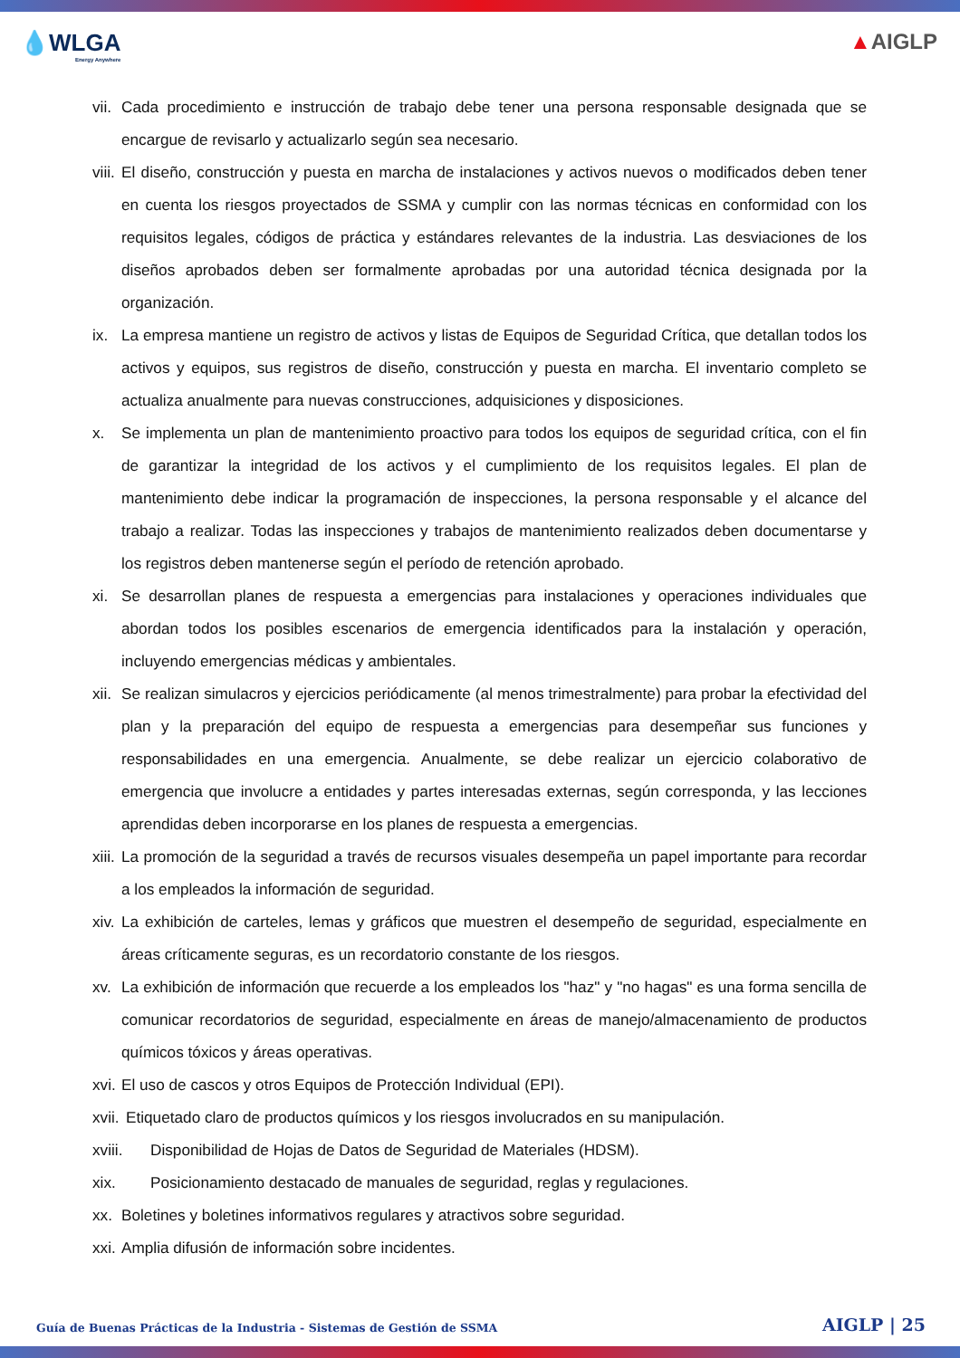💧WLGA
Energy Anywhere
▲AIGLP
vii. Cada procedimiento e instrucción de trabajo debe tener una persona responsable designada que se encargue de revisarlo y actualizarlo según sea necesario.
viii. El diseño, construcción y puesta en marcha de instalaciones y activos nuevos o modificados deben tener en cuenta los riesgos proyectados de SSMA y cumplir con las normas técnicas en conformidad con los requisitos legales, códigos de práctica y estándares relevantes de la industria. Las desviaciones de los diseños aprobados deben ser formalmente aprobadas por una autoridad técnica designada por la organización.
ix. La empresa mantiene un registro de activos y listas de Equipos de Seguridad Crítica, que detallan todos los activos y equipos, sus registros de diseño, construcción y puesta en marcha. El inventario completo se actualiza anualmente para nuevas construcciones, adquisiciones y disposiciones.
x. Se implementa un plan de mantenimiento proactivo para todos los equipos de seguridad crítica, con el fin de garantizar la integridad de los activos y el cumplimiento de los requisitos legales. El plan de mantenimiento debe indicar la programación de inspecciones, la persona responsable y el alcance del trabajo a realizar. Todas las inspecciones y trabajos de mantenimiento realizados deben documentarse y los registros deben mantenerse según el período de retención aprobado.
xi. Se desarrollan planes de respuesta a emergencias para instalaciones y operaciones individuales que abordan todos los posibles escenarios de emergencia identificados para la instalación y operación, incluyendo emergencias médicas y ambientales.
xii. Se realizan simulacros y ejercicios periódicamente (al menos trimestralmente) para probar la efectividad del plan y la preparación del equipo de respuesta a emergencias para desempeñar sus funciones y responsabilidades en una emergencia. Anualmente, se debe realizar un ejercicio colaborativo de emergencia que involucre a entidades y partes interesadas externas, según corresponda, y las lecciones aprendidas deben incorporarse en los planes de respuesta a emergencias.
xiii. La promoción de la seguridad a través de recursos visuales desempeña un papel importante para recordar a los empleados la información de seguridad.
xiv. La exhibición de carteles, lemas y gráficos que muestren el desempeño de seguridad, especialmente en áreas críticamente seguras, es un recordatorio constante de los riesgos.
xv. La exhibición de información que recuerde a los empleados los "haz" y "no hagas" es una forma sencilla de comunicar recordatorios de seguridad, especialmente en áreas de manejo/almacenamiento de productos químicos tóxicos y áreas operativas.
xvi. El uso de cascos y otros Equipos de Protección Individual (EPI).
xvii. Etiquetado claro de productos químicos y los riesgos involucrados en su manipulación.
xviii. Disponibilidad de Hojas de Datos de Seguridad de Materiales (HDSM).
xix. Posicionamiento destacado de manuales de seguridad, reglas y regulaciones.
xx. Boletines y boletines informativos regulares y atractivos sobre seguridad.
xxi. Amplia difusión de información sobre incidentes.
Guía de Buenas Prácticas de la Industria - Sistemas de Gestión de SSMA AIGLP | 25